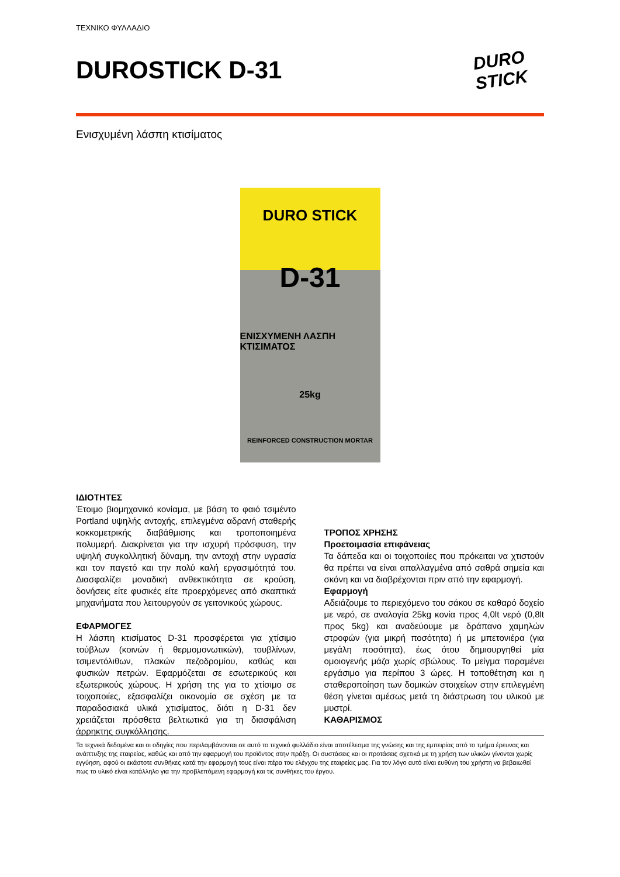ΤΕΧΝΙΚΟ ΦΥΛΛΑΔΙΟ
DUROSTICK D-31
DURO
STICK
Ενισχυμένη λάσπη κτισίματος
DURO STICK
D-31
ΕΝΙΣΧΥΜΕΝΗ ΛΑΣΠΗ ΚΤΙΣΙΜΑΤΟΣ
25kg
REINFORCED CONSTRUCTION MORTAR
ΙΔΙΟΤΗΤΕΣ
Έτοιμο βιομηχανικό κονίαμα, με βάση το φαιό τσιμέντο Portland υψηλής αντοχής, επιλεγμένα αδρανή σταθερής κοκκομετρικής διαβάθμισης και τροποποιημένα πολυμερή. Διακρίνεται για την ισχυρή πρόσφυση, την υψηλή συγκολλητική δύναμη, την αντοχή στην υγρασία και τον παγετό και την πολύ καλή εργασιμότητά του. Διασφαλίζει μοναδική ανθεκτικότητα σε κρούση, δονήσεις είτε φυσικές είτε προερχόμενες από σκαπτικά μηχανήματα που λειτουργούν σε γειτονικούς χώρους.
ΕΦΑΡΜΟΓΕΣ
Η λάσπη κτισίματος D-31 προσφέρεται για χτίσιμο τούβλων (κοινών ή θερμομονωτικών), τουβλίνων, τσιμεντόλιθων, πλακών πεζοδρομίου, καθώς και φυσικών πετρών. Εφαρμόζεται σε εσωτερικούς και εξωτερικούς χώρους. Η χρήση της για το χτίσιμο σε τοιχοποιίες, εξασφαλίζει οικονομία σε σχέση με τα παραδοσιακά υλικά χτισίματος, διότι η D-31 δεν χρειάζεται πρόσθετα βελτιωτικά για τη διασφάλιση άρρηκτης συγκόλλησης.
ΤΡΟΠΟΣ ΧΡΗΣΗΣ
Προετοιμασία επιφάνειας
Τα δάπεδα και οι τοιχοποιίες που πρόκειται να χτιστούν θα πρέπει να είναι απαλλαγμένα από σαθρά σημεία και σκόνη και να διαβρέχονται πριν από την εφαρμογή.
Εφαρμογή
Αδειάζουμε το περιεχόμενο του σάκου σε καθαρό δοχείο με νερό, σε αναλογία 25kg κονία προς 4,0lt νερό (0,8lt προς 5kg) και αναδεύουμε με δράπανο χαμηλών στροφών (για μικρή ποσότητα) ή με μπετονιέρα (για μεγάλη ποσότητα), έως ότου δημιουργηθεί μία ομοιογενής μάζα χωρίς σβώλους. Το μείγμα παραμένει εργάσιμο για περίπου 3 ώρες. Η τοποθέτηση και η σταθεροποίηση των δομικών στοιχείων στην επιλεγμένη θέση γίνεται αμέσως μετά τη διάστρωση του υλικού με μυστρί.
ΚΑΘΑΡΙΣΜΟΣ
Τα τεχνικά δεδομένα και οι οδηγίες που περιλαμβάνονται σε αυτό το τεχνικό φυλλάδιο είναι αποτέλεσμα της γνώσης και της εμπειρίας από το τμήμα έρευνας και ανάπτυξης της εταιρείας, καθώς και από την εφαρμογή του προϊόντος στην πράξη. Οι συστάσεις και οι προτάσεις σχετικά με τη χρήση των υλικών γίνονται χωρίς εγγύηση, αφού οι εκάστοτε συνθήκες κατά την εφαρμογή τους είναι πέρα του ελέγχου της εταιρείας μας. Για τον λόγο αυτό είναι ευθύνη του χρήστη να βεβαιωθεί πως το υλικό είναι κατάλληλο για την προβλεπόμενη εφαρμογή και τις συνθήκες του έργου.